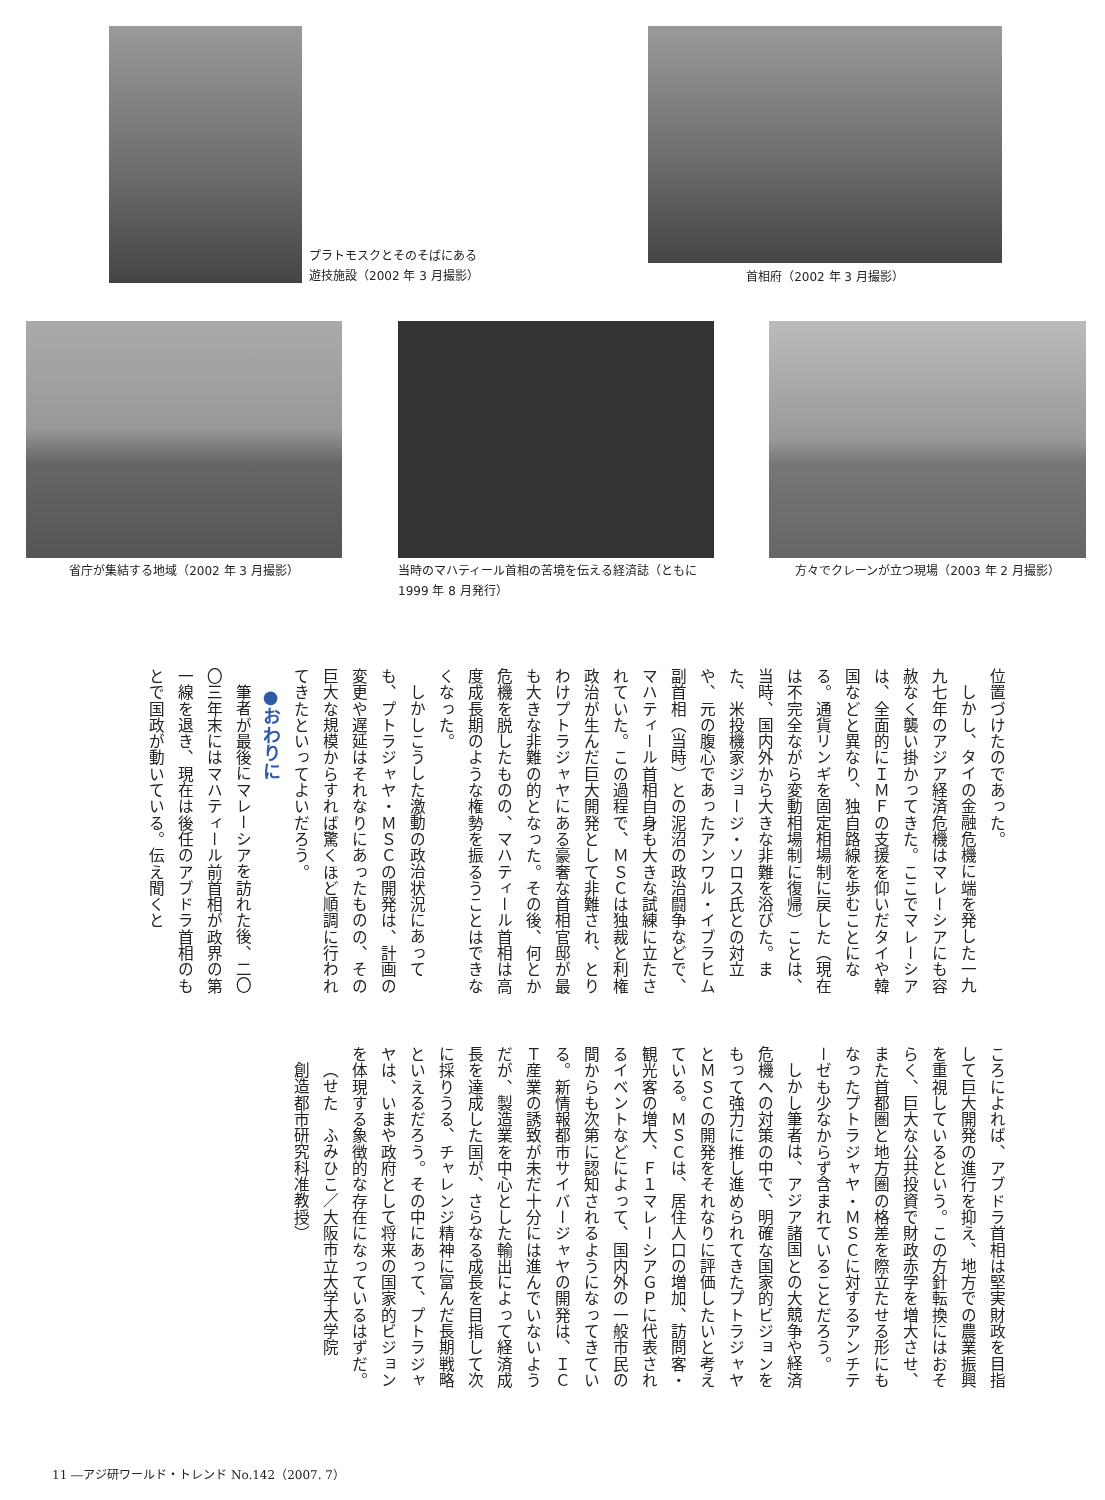プラトモスクとそのそばにある
遊技施設（2002 年 3 月撮影）
首相府（2002 年 3 月撮影）
省庁が集結する地域（2002 年 3 月撮影）
当時のマハティール首相の苦境を伝える経済誌（ともに 1999 年 8 月発行）
方々でクレーンが立つ現場（2003 年 2 月撮影）
位置づけたのであった。
しかし、タイの金融危機に端を発した一九九七年のアジア経済危機はマレーシアにも容赦なく襲い掛かってきた。ここでマレーシアは、全面的にＩＭＦの支援を仰いだタイや韓国などと異なり、独自路線を歩むことになる。通貨リンギを固定相場制に戻した（現在は不完全ながら変動相場制に復帰）ことは、当時、国内外から大きな非難を浴びた。また、米投機家ジョージ・ソロス氏との対立や、元の腹心であったアンワル・イブラヒム副首相（当時）との泥沼の政治闘争などで、マハティール首相自身も大きな試練に立たされていた。この過程で、ＭＳＣは独裁と利権政治が生んだ巨大開発として非難され、とりわけプトラジャヤにある豪奢な首相官邸が最も大きな非難の的となった。その後、何とか危機を脱したものの、マハティール首相は高度成長期のような権勢を振るうことはできなくなった。
しかしこうした激動の政治状況にあっても、プトラジャヤ・ＭＳＣの開発は、計画の変更や遅延はそれなりにあったものの、その巨大な規模からすれば驚くほど順調に行われてきたといってよいだろう。
●おわりに
筆者が最後にマレーシアを訪れた後、二〇〇三年末にはマハティール前首相が政界の第一線を退き、現在は後任のアブドラ首相のもとで国政が動いている。伝え聞くと
ころによれば、アブドラ首相は堅実財政を目指して巨大開発の進行を抑え、地方での農業振興を重視しているという。この方針転換にはおそらく、巨大な公共投資で財政赤字を増大させ、また首都圏と地方圏の格差を際立たせる形にもなったプトラジャヤ・ＭＳＣに対するアンチテーゼも少なからず含まれていることだろう。
しかし筆者は、アジア諸国との大競争や経済危機への対策の中で、明確な国家的ビジョンをもって強力に推し進められてきたプトラジャヤとＭＳＣの開発をそれなりに評価したいと考えている。ＭＳＣは、居住人口の増加、訪問客・観光客の増大、Ｆ１マレーシアＧＰに代表されるイベントなどによって、国内外の一般市民の間からも次第に認知されるようになってきている。新情報都市サイバージャヤの開発は、ＩＣＴ産業の誘致が未だ十分には進んでいないようだが、製造業を中心とした輸出によって経済成長を達成した国が、さらなる成長を目指して次に採りうる、チャレンジ精神に富んだ長期戦略といえるだろう。その中にあって、プトラジャヤは、いまや政府として将来の国家的ビジョンを体現する象徴的な存在になっているはずだ。
（せた　ふみひこ／大阪市立大学大学院
創造都市研究科准教授）
11 ―アジ研ワールド・トレンド No.142（2007. 7）